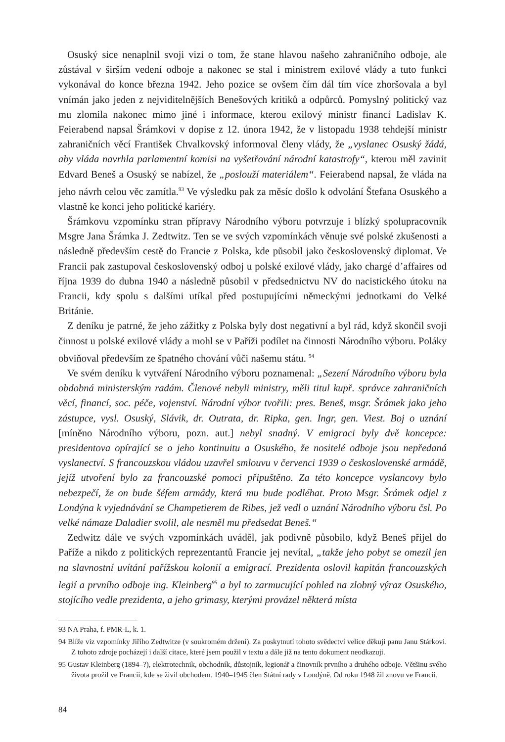Osuský sice nenaplnil svoji vizi o tom, že stane hlavou našeho zahraničního odboje, ale zůstával v širším vedení odboje a nakonec se stal i ministrem exilové vlády a tuto funkci vykonával do konce března 1942. Jeho pozice se ovšem čím dál tím více zhoršovala a byl vnímán jako jeden z nejviditelnějších Benešových kritiků a odpůrců. Pomyslný politický vaz mu zlomila nakonec mimo jiné i informace, kterou exilový ministr financí Ladislav K. Feierabend napsal Šrámkovi v dopise z 12. února 1942, že v listopadu 1938 tehdejší ministr zahraničních věcí František Chvalkovský informoval členy vlády, že „vyslanec Osuský žádá, aby vláda navrhla parlamentní komisi na vyšetřování národní katastrofy“, kterou měl zavinit Edvard Beneš a Osuský se nabízel, že „poslouží materiálem“. Feierabend napsal, že vláda na jeho návrh celou věc zamítla.<sup>93</sup> Ve výsledku pak za měsíc došlo k odvolání Štefana Osuského a vlastně ke konci jeho politické kariéry.
Šrámkovu vzpomínku stran přípravy Národního výboru potvrzuje i blízký spolupracovník Msgre Jana Šrámka J. Zedtwitz. Ten se ve svých vzpomínkách věnuje své polské zkušenosti a následně především cestě do Francie z Polska, kde působil jako československý diplomat. Ve Francii pak zastupoval československý odboj u polské exilové vlády, jako chargé d’affaires od října 1939 do dubna 1940 a následně působil v předsednictvu NV do nacistického útoku na Francii, kdy spolu s dalšími utíkal před postupujícími německými jednotkami do Velké Británie.
Z deníku je patrné, že jeho zážitky z Polska byly dost negativní a byl rád, když skončil svoji činnost u polské exilové vlády a mohl se v Paříži podílet na činnosti Národního výboru. Poláky obviňoval především ze špatného chování vůči našemu státu. <sup>94</sup>
Ve svém deníku k vytváření Národního výboru poznamenal: „Sezení Národního výboru byla obdobná ministerským radám. Členové nebyli ministry, měli titul kupř. správce zahraničních věcí, financí, soc. péče, vojenství. Národní výbor tvořili: pres. Beneš, msgr. Šrámek jako jeho zástupce, vysl. Osuský, Slávik, dr. Outrata, dr. Ripka, gen. Ingr, gen. Viest. Boj o uznání [míněno Národního výboru, pozn. aut.] nebyl snadný. V emigraci byly dvě koncepce: presidentova opírající se o jeho kontinuitu a Osuského, že nositelé odboje jsou nepředaná vyslanectví. S francouzskou vládou uzavřel smlouvu v červenci 1939 o československé armádě, jejíž utvoření bylo za francouzské pomoci připuštěno. Za této koncepce vyslancovy bylo nebezpečí, že on bude šéfem armády, která mu bude podléhat. Proto Msgr. Šrámek odjel z Londýna k vyjednávání se Champetierem de Ribes, jež vedl o uznání Národního výboru čsl. Po velké námaze Daladier svolil, ale nesměl mu předsedat Beneš.“
Zedwitz dále ve svých vzpomínkách uváděl, jak podivně působilo, když Beneš přijel do Paříže a nikdo z politických reprezentantů Francie jej nevítal, „takže jeho pobyt se omezil jen na slavnostní uvítání pařížskou kolonií a emigrací. Prezidenta oslovil kapitán francouzských legií a prvního odboje ing. Kleinberg<sup>95</sup> a byl to zarmucující pohled na zlobný výraz Osuského, stojícího vedle prezidenta, a jeho grimasy, kterými provázel některá místa
93 NA Praha, f. PMR-L, k. 1.
94 Blíže viz vzpomínky Jiřího Zedtwitze (v soukromém držení). Za poskytnutí tohoto svědectví velice děkuji panu Janu Stárkovi. Z tohoto zdroje pocházejí i další citace, které jsem použil v textu a dále již na tento dokument neodkazuji.
95 Gustav Kleinberg (1894–?), elektrotechnik, obchodník, důstojník, legionář a činovník prvního a druhého odboje. Většinu svého života prožil ve Francii, kde se živil obchodem. 1940–1945 člen Státní rady v Londýně. Od roku 1948 žil znovu ve Francii.
84